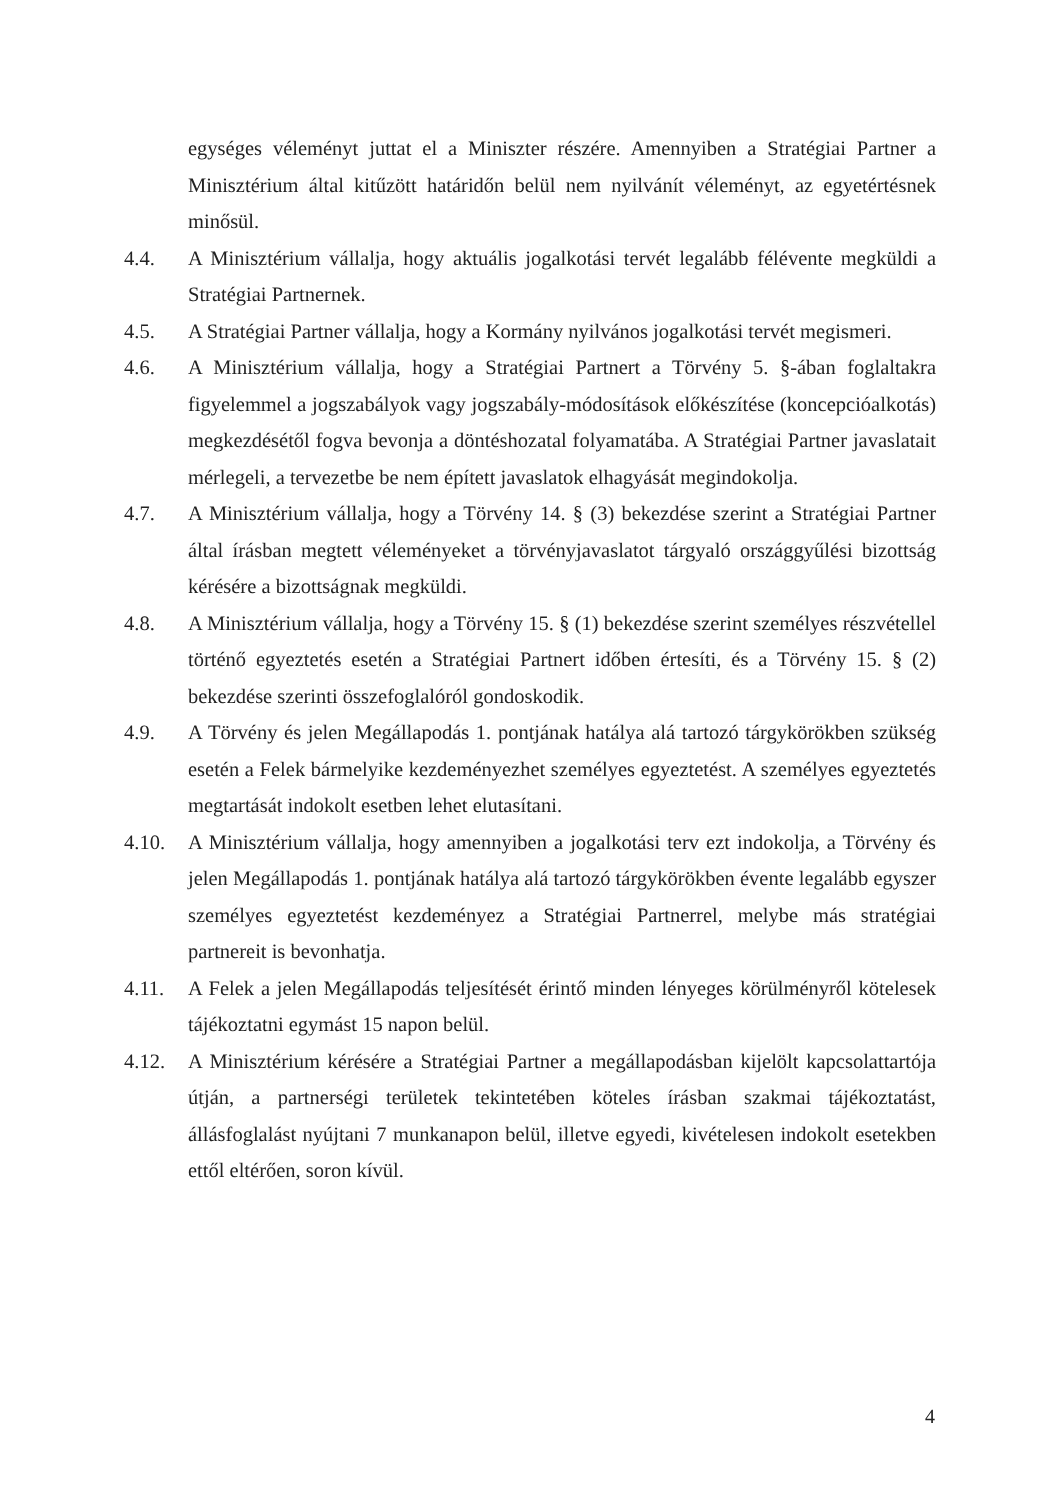egységes véleményt juttat el a Miniszter részére. Amennyiben a Stratégiai Partner a Minisztérium által kitűzött határidőn belül nem nyilvánít véleményt, az egyetértésnek minősül.
4.4. A Minisztérium vállalja, hogy aktuális jogalkotási tervét legalább félévente megküldi a Stratégiai Partnernek.
4.5. A Stratégiai Partner vállalja, hogy a Kormány nyilvános jogalkotási tervét megismeri.
4.6. A Minisztérium vállalja, hogy a Stratégiai Partnert a Törvény 5. §-ában foglaltakra figyelemmel a jogszabályok vagy jogszabály-módosítások előkészítése (koncepcióalkotás) megkezdésétől fogva bevonja a döntéshozatal folyamatába. A Stratégiai Partner javaslatait mérlegeli, a tervezetbe be nem épített javaslatok elhagyását megindokolja.
4.7. A Minisztérium vállalja, hogy a Törvény 14. § (3) bekezdése szerint a Stratégiai Partner által írásban megtett véleményeket a törvényjavaslatot tárgyaló országgyűlési bizottság kérésére a bizottságnak megküldi.
4.8. A Minisztérium vállalja, hogy a Törvény 15. § (1) bekezdése szerint személyes részvétellel történő egyeztetés esetén a Stratégiai Partnert időben értesíti, és a Törvény 15. § (2) bekezdése szerinti összefoglalóról gondoskodik.
4.9. A Törvény és jelen Megállapodás 1. pontjának hatálya alá tartozó tárgykörökben szükség esetén a Felek bármelyike kezdeményezhet személyes egyeztetést. A személyes egyeztetés megtartását indokolt esetben lehet elutasítani.
4.10. A Minisztérium vállalja, hogy amennyiben a jogalkotási terv ezt indokolja, a Törvény és jelen Megállapodás 1. pontjának hatálya alá tartozó tárgykörökben évente legalább egyszer személyes egyeztetést kezdeményez a Stratégiai Partnerrel, melybe más stratégiai partnereit is bevonhatja.
4.11. A Felek a jelen Megállapodás teljesítését érintő minden lényeges körülményről kötelesek tájékoztatni egymást 15 napon belül.
4.12. A Minisztérium kérésére a Stratégiai Partner a megállapodásban kijelölt kapcsolattartója útján, a partnerségi területek tekintetében köteles írásban szakmai tájékoztatást, állásfoglalást nyújtani 7 munkanapon belül, illetve egyedi, kivételesen indokolt esetekben ettől eltérően, soron kívül.
4